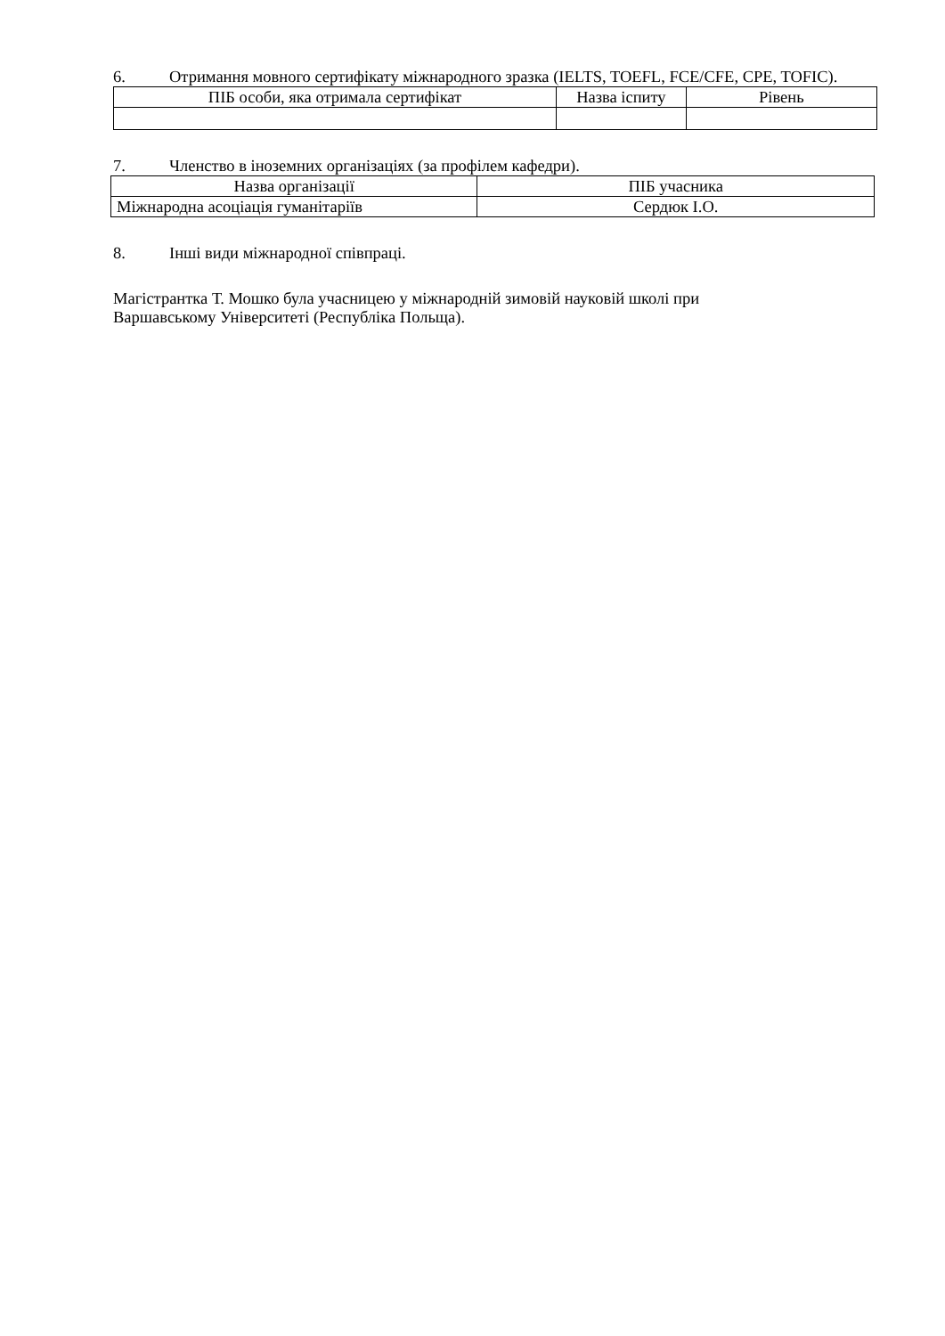6. Отримання мовного сертифікату міжнародного зразка (IELTS, TOEFL, FCE/CFE, CPE, TOFIC).
| ПІБ особи, яка отримала сертифікат | Назва іспиту | Рівень |
| --- | --- | --- |
7. Членство в іноземних організаціях (за профілем кафедри).
| Назва організації | ПІБ учасника |
| --- | --- |
| Міжнародна асоціація гуманітаріїв | Сердюк І.О. |
8. Інші види міжнародної співпраці.
Магістрантка Т. Мошко була учасницею у міжнародній зимовій науковій школі при
Варшавському Університеті (Республіка Польща).